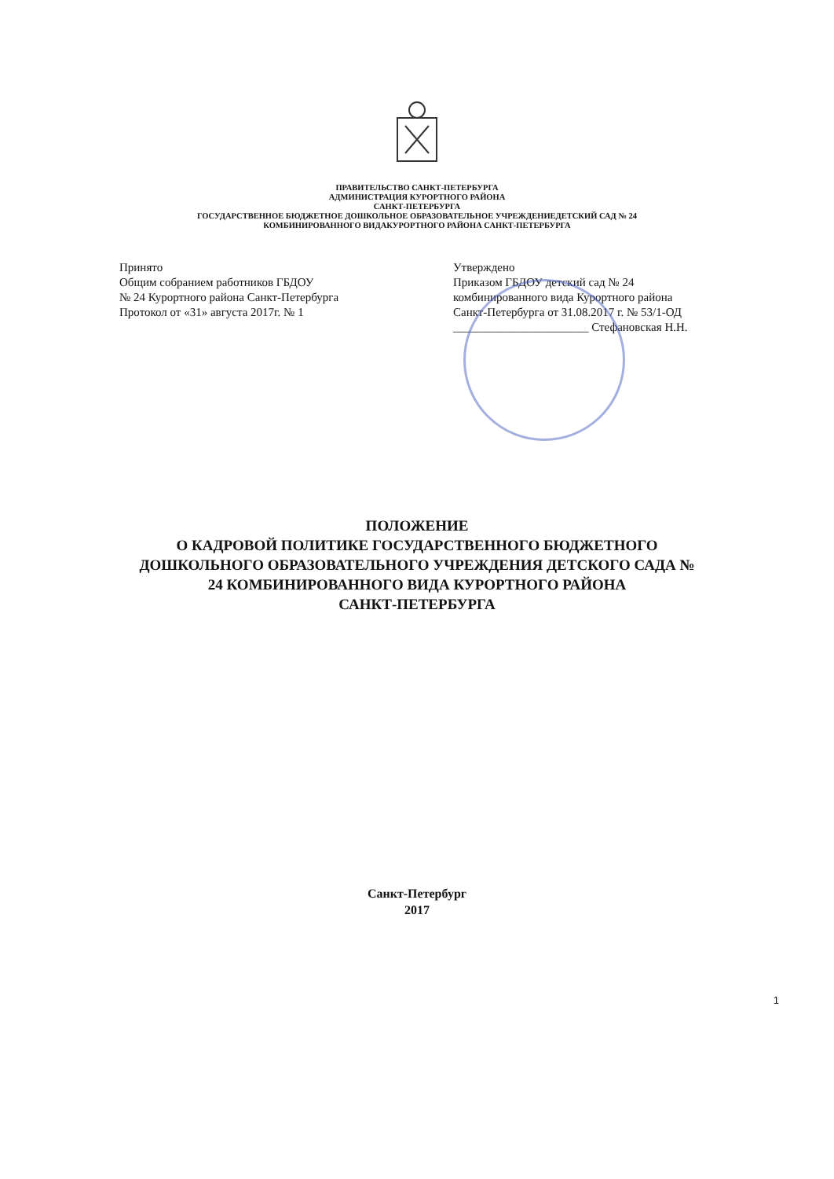ПРАВИТЕЛЬСТВО САНКТ-ПЕТЕРБУРГА
АДМИНИСТРАЦИЯ КУРОРТНОГО РАЙОНА
САНКТ-ПЕТЕРБУРГА
ГОСУДАРСТВЕННОЕ БЮДЖЕТНОЕ ДОШКОЛЬНОЕ ОБРАЗОВАТЕЛЬНОЕ УЧРЕЖДЕНИЕДЕТСКИЙ САД № 24
КОМБИНИРОВАННОГО ВИДАКУРОРТНОГО РАЙОНА САНКТ-ПЕТЕРБУРГА
Принято
Общим собранием работников ГБДОУ
№ 24 Курортного района Санкт-Петербурга
Протокол от «31» августа 2017г. № 1
Утверждено
Приказом ГБДОУ детский сад № 24
комбинированного вида Курортного района
Санкт-Петербурга от 31.08.2017 г. № 53/1-ОД
_______________________ Стефановская Н.Н.
ПОЛОЖЕНИЕ
О КАДРОВОЙ ПОЛИТИКЕ ГОСУДАРСТВЕННОГО БЮДЖЕТНОГО
ДОШКОЛЬНОГО ОБРАЗОВАТЕЛЬНОГО УЧРЕЖДЕНИЯ ДЕТСКОГО САДА №
24 КОМБИНИРОВАННОГО ВИДА КУРОРТНОГО РАЙОНА
САНКТ-ПЕТЕРБУРГА
Санкт-Петербург
2017
1